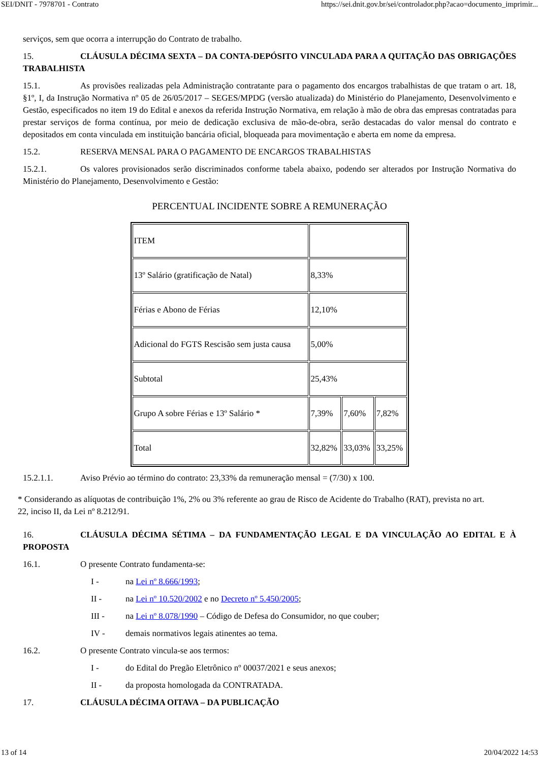SEI/DNIT - 7978701 - Contrato https://sei.dnit.gov.br/sei/controlador.php?acao=documento_imprimir...
serviços, sem que ocorra a interrupção do Contrato de trabalho.
15. CLÁUSULA DÉCIMA SEXTA – DA CONTA-DEPÓSITO VINCULADA PARA A QUITAÇÃO DAS OBRIGAÇÕES TRABALHISTA
15.1. As provisões realizadas pela Administração contratante para o pagamento dos encargos trabalhistas de que tratam o art. 18, §1º, I, da Instrução Normativa nº 05 de 26/05/2017 – SEGES/MPDG (versão atualizada) do Ministério do Planejamento, Desenvolvimento e Gestão, especificados no item 19 do Edital e anexos da referida Instrução Normativa, em relação à mão de obra das empresas contratadas para prestar serviços de forma contínua, por meio de dedicação exclusiva de mão-de-obra, serão destacadas do valor mensal do contrato e depositados em conta vinculada em instituição bancária oficial, bloqueada para movimentação e aberta em nome da empresa.
15.2. RESERVA MENSAL PARA O PAGAMENTO DE ENCARGOS TRABALHISTAS
15.2.1. Os valores provisionados serão discriminados conforme tabela abaixo, podendo ser alterados por Instrução Normativa do Ministério do Planejamento, Desenvolvimento e Gestão:
PERCENTUAL INCIDENTE SOBRE A REMUNERAÇÃO
| ITEM | | | |
| 13º Salário (gratificação de Natal) | 8,33% | | |
| Férias e Abono de Férias | 12,10% | | |
| Adicional do FGTS Rescisão sem justa causa | 5,00% | | |
| Subtotal | 25,43% | | |
| Grupo A sobre Férias e 13º Salário * | 7,39% | 7,60% | 7,82% |
| Total | 32,82% | 33,03% | 33,25% |
15.2.1.1. Aviso Prévio ao término do contrato: 23,33% da remuneração mensal = (7/30) x 100.
* Considerando as alíquotas de contribuição 1%, 2% ou 3% referente ao grau de Risco de Acidente do Trabalho (RAT), prevista no art. 22, inciso II, da Lei nº 8.212/91.
16. CLÁUSULA DÉCIMA SÉTIMA – DA FUNDAMENTAÇÃO LEGAL E DA VINCULAÇÃO AO EDITAL E À PROPOSTA
16.1. O presente Contrato fundamenta-se:
I - na Lei nº 8.666/1993;
II - na Lei nº 10.520/2002 e no Decreto nº 5.450/2005;
III - na Lei nº 8.078/1990 – Código de Defesa do Consumidor, no que couber;
IV - demais normativos legais atinentes ao tema.
16.2. O presente Contrato vincula-se aos termos:
I - do Edital do Pregão Eletrônico nº 00037/2021 e seus anexos;
II - da proposta homologada da CONTRATADA.
17. CLÁUSULA DÉCIMA OITAVA – DA PUBLICAÇÃO
13 of 14 20/04/2022 14:53